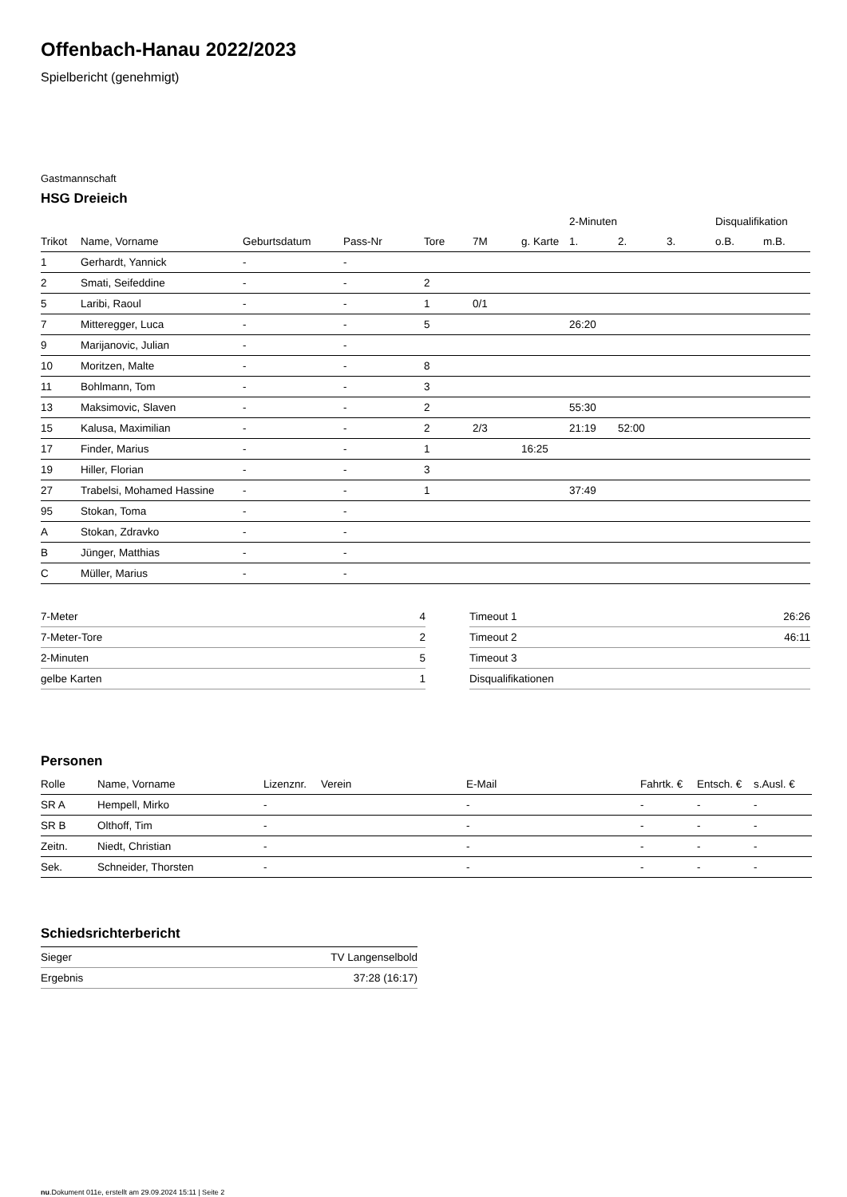Offenbach-Hanau 2022/2023
Spielbericht (genehmigt)
Gastmannschaft
HSG Dreieich
| | | | | | | | 2-Minuten | | | Disqualifikation | |
| --- | --- | --- | --- | --- | --- | --- | --- | --- | --- | --- | --- |
| Trikot | Name, Vorname | Geburtsdatum | Pass-Nr | Tore | 7M | g. Karte | 1. | 2. | 3. | o.B. | m.B. |
| 1 | Gerhardt, Yannick | - | - | | | | | | | | |
| 2 | Smati, Seifeddine | - | - | 2 | | | | | | | |
| 5 | Laribi, Raoul | - | - | 1 | 0/1 | | | | | | |
| 7 | Mitteregger, Luca | - | - | 5 | | | 26:20 | | | | |
| 9 | Marijanovic, Julian | - | - | | | | | | | | |
| 10 | Moritzen, Malte | - | - | 8 | | | | | | | |
| 11 | Bohlmann, Tom | - | - | 3 | | | | | | | |
| 13 | Maksimovic, Slaven | - | - | 2 | | | 55:30 | | | | |
| 15 | Kalusa, Maximilian | - | - | 2 | 2/3 | | 21:19 | 52:00 | | | |
| 17 | Finder, Marius | - | - | 1 | | 16:25 | | | | | |
| 19 | Hiller, Florian | - | - | 3 | | | | | | | |
| 27 | Trabelsi, Mohamed Hassine | - | - | 1 | | | 37:49 | | | | |
| 95 | Stokan, Toma | - | - | | | | | | | | |
| A | Stokan, Zdravko | - | - | | | | | | | | |
| B | Jünger, Matthias | - | - | | | | | | | | |
| C | Müller, Marius | - | - | | | | | | | | |
| 7-Meter | 4 |
| 7-Meter-Tore | 2 |
| 2-Minuten | 5 |
| gelbe Karten | 1 |
| Timeout 1 | 26:26 |
| Timeout 2 | 46:11 |
| Timeout 3 | |
| Disqualifikationen | |
Personen
| Rolle | Name, Vorname | Lizenznr. | Verein | E-Mail | Fahrtk. € | Entsch. € | s.Ausl. € |
| --- | --- | --- | --- | --- | --- | --- | --- |
| SR A | Hempell, Mirko | - | | - | - | - | - |
| SR B | Olthoff, Tim | - | | - | - | - | - |
| Zeitn. | Niedt, Christian | - | | - | - | - | - |
| Sek. | Schneider, Thorsten | - | | - | - | - | - |
Schiedsrichterbericht
| Sieger | TV Langenselbold |
| Ergebnis | 37:28 (16:17) |
nu.Dokument 011e, erstellt am 29.09.2024 15:11 | Seite 2